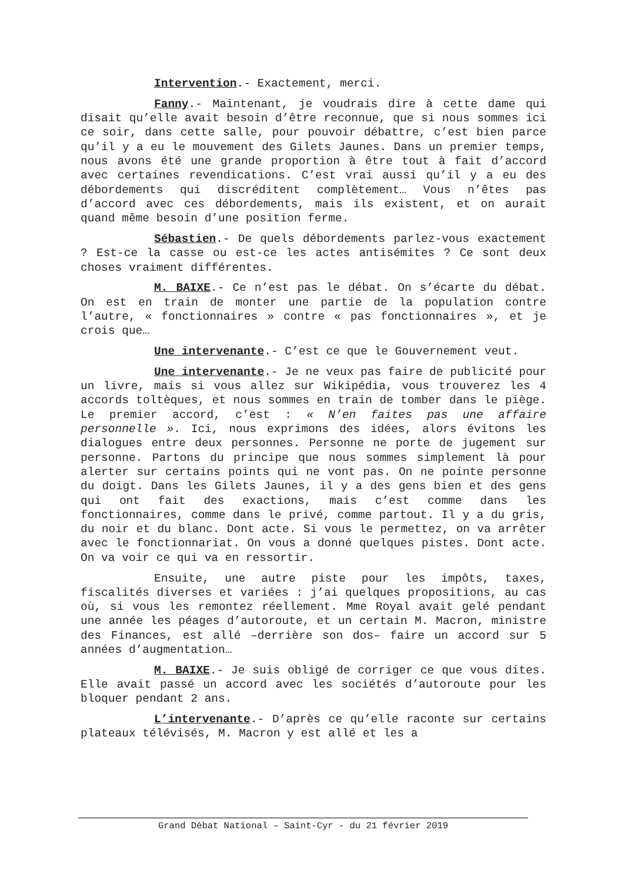Intervention.- Exactement, merci.
Fanny.- Maintenant, je voudrais dire à cette dame qui disait qu’elle avait besoin d’être reconnue, que si nous sommes ici ce soir, dans cette salle, pour pouvoir débattre, c’est bien parce qu’il y a eu le mouvement des Gilets Jaunes. Dans un premier temps, nous avons été une grande proportion à être tout à fait d’accord avec certaines revendications. C’est vrai aussi qu’il y a eu des débordements qui discréditent complètement… Vous n’êtes pas d’accord avec ces débordements, mais ils existent, et on aurait quand même besoin d’une position ferme.
Sébastien.- De quels débordements parlez-vous exactement ? Est-ce la casse ou est-ce les actes antisémites ? Ce sont deux choses vraiment différentes.
M. BAIXE.- Ce n’est pas le débat. On s’écarte du débat. On est en train de monter une partie de la population contre l’autre, « fonctionnaires » contre « pas fonctionnaires », et je crois que…
Une intervenante.- C’est ce que le Gouvernement veut.
Une intervenante.- Je ne veux pas faire de publicité pour un livre, mais si vous allez sur Wikipédia, vous trouverez les 4 accords toltèques, et nous sommes en train de tomber dans le piège. Le premier accord, c’est : « N’en faites pas une affaire personnelle ». Ici, nous exprimons des idées, alors évitons les dialogues entre deux personnes. Personne ne porte de jugement sur personne. Partons du principe que nous sommes simplement là pour alerter sur certains points qui ne vont pas. On ne pointe personne du doigt. Dans les Gilets Jaunes, il y a des gens bien et des gens qui ont fait des exactions, mais c’est comme dans les fonctionnaires, comme dans le privé, comme partout. Il y a du gris, du noir et du blanc. Dont acte. Si vous le permettez, on va arrêter avec le fonctionnariat. On vous a donné quelques pistes. Dont acte. On va voir ce qui va en ressortir.
Ensuite, une autre piste pour les impôts, taxes, fiscalités diverses et variées : j’ai quelques propositions, au cas où, si vous les remontez réellement. Mme Royal avait gelé pendant une année les péages d’autoroute, et un certain M. Macron, ministre des Finances, est allé –derrière son dos– faire un accord sur 5 années d’augmentation…
M. BAIXE.- Je suis obligé de corriger ce que vous dites. Elle avait passé un accord avec les sociétés d’autoroute pour les bloquer pendant 2 ans.
L’intervenante.- D’après ce qu’elle raconte sur certains plateaux télévisés, M. Macron y est allé et les a
Grand Débat National – Saint-Cyr - du 21 février 2019